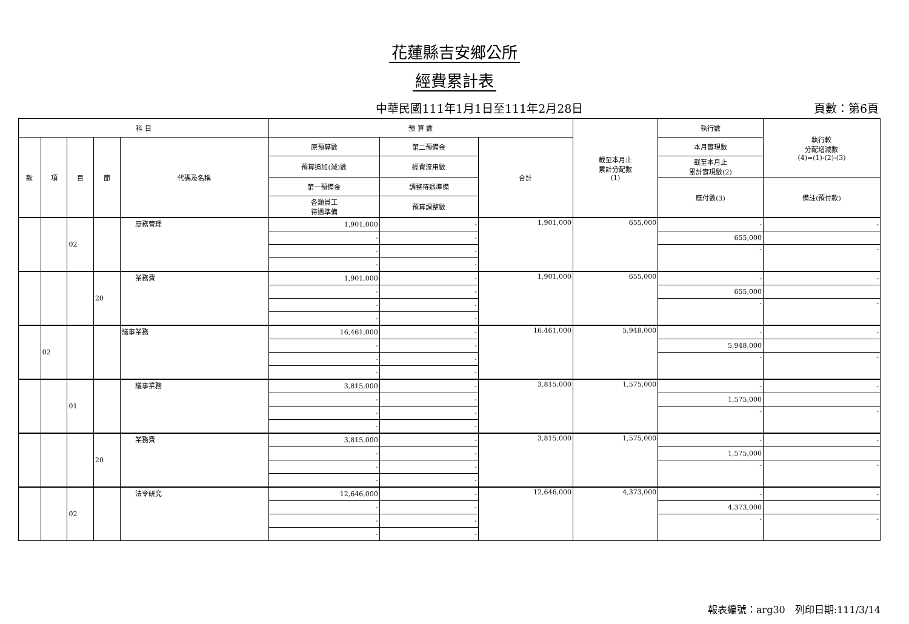花蓮縣吉安鄉公所
經費累計表
中華民國111年1月1日至111年2月28日 頁數：第6頁
| 科 目 | | | | | 預 算 數 | | | 截至本月止 累計分配數 (1) | 執行數 | 執行較 分配增減數 (4)=(1)-(2)-(3) |
| --- | --- | --- | --- | --- | --- | --- | --- | --- | --- | --- |
| 款 | 項 | 目 | 節 | 代碼及名稱 | 原預算數 | 第二預備金 | 合計 | | 本月實現數 | |
| | | | | | 預算追加(減)數 | 經費流用數 | | | 截至本月止 累計實現數(2) | |
| | | | | | 第一預備金 | 調整待遇準備 | | | 應付數(3) | 備註(預付款) |
| | | | | | 各類員工 待遇準備 | 預算調整數 | | | | |
| | | 02 | | 庶務管理 | 1,901,000 | - | 1,901,000 | 655,000 | - | - |
| | | | | | - | - | | | 655,000 | |
| | | | | | - | - | | | - | - |
| | | | | | - | - | | | | |
| | | | 20 | 業務費 | 1,901,000 | - | 1,901,000 | 655,000 | - | - |
| | | | | | - | - | | | 655,000 | |
| | | | | | - | - | | | - | - |
| | | | | | - | - | | | | |
| | 02 | | | 議事業務 | 16,461,000 | - | 16,461,000 | 5,948,000 | - | - |
| | | | | | - | - | | | 5,948,000 | |
| | | | | | - | - | | | - | - |
| | | | | | - | - | | | | |
| | | 01 | | 議事業務 | 3,815,000 | - | 3,815,000 | 1,575,000 | - | - |
| | | | | | - | - | | | 1,575,000 | |
| | | | | | - | - | | | - | - |
| | | | | | - | - | | | | |
| | | | 20 | 業務費 | 3,815,000 | - | 3,815,000 | 1,575,000 | - | - |
| | | | | | - | - | | | 1,575,000 | |
| | | | | | - | - | | | - | - |
| | | | | | - | - | | | | |
| | | 02 | | 法令研究 | 12,646,000 | - | 12,646,000 | 4,373,000 | - | - |
| | | | | | - | - | | | 4,373,000 | |
| | | | | | - | - | | | - | - |
| | | | | | - | - | | | | |
報表編號：arg30　列印日期:111/3/14